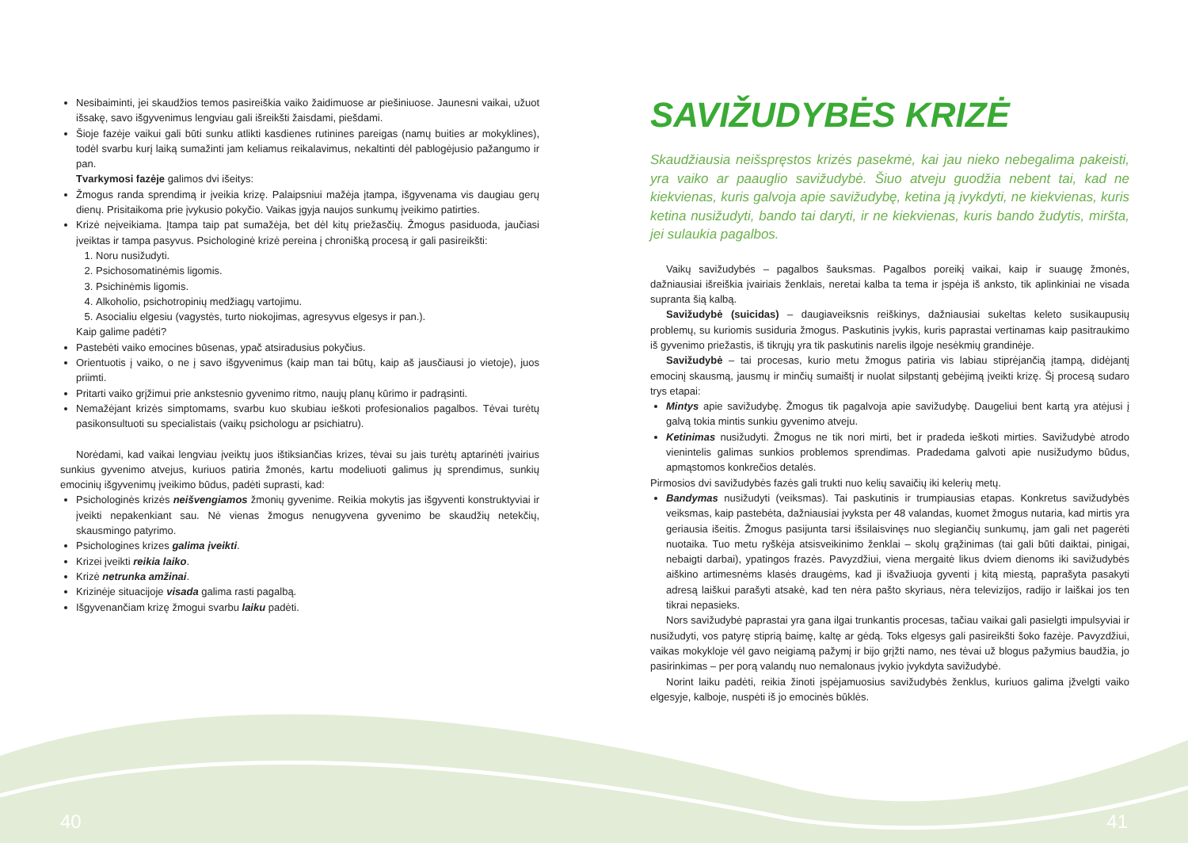Nesibaiminti, jei skaudžios temos pasireiškia vaiko žaidimuose ar piešiniuose. Jaunesni vaikai, užuot išsakę, savo išgyvenimus lengviau gali išreikšti žaisdami, piešdami.
Šioje fazėje vaikui gali būti sunku atlikti kasdienes rutinines pareigas (namų buities ar mokyklines), todėl svarbu kurį laiką sumažinti jam keliamus reikalavimus, nekaltinti dėl pablogėjusio pažangumo ir pan.
Tvarkymosi fazėje galimos dvi išeitys:
Žmogus randa sprendimą ir įveikia krizę. Palaipsniui mažėja įtampa, išgyvenama vis daugiau gerų dienų. Prisitaikoma prie įvykusio pokyčio. Vaikas įgyja naujos sunkumų įveikimo patirties.
Krizė neįveikiama. Įtampa taip pat sumažėja, bet dėl kitų priežasčių. Žmogus pasiduoda, jaučiasi įveiktas ir tampa pasyvus. Psichologinė krizė pereina į chronišką procesą ir gali pasireikšti:
1. Noru nusižudyti.
2. Psichosomatinėmis ligomis.
3. Psichinėmis ligomis.
4. Alkoholio, psichotropinių medžiagų vartojimu.
5. Asocialiu elgesiu (vagystės, turto niokojimas, agresyvus elgesys ir pan.).
Kaip galime padėti?
Pastebėti vaiko emocines būsenas, ypač atsiradusius pokyčius.
Orientuotis į vaiko, o ne į savo išgyvenimus (kaip man tai būtų, kaip aš jausčiausi jo vietoje), juos priimti.
Pritarti vaiko grįžimui prie ankstesnio gyvenimo ritmo, naujų planų kūrimo ir padrąsinti.
Nemažėjant krizės simptomams, svarbu kuo skubiau ieškoti profesionalios pagalbos. Tėvai turėtų pasikonsultuoti su specialistais (vaikų psichologu ar psichiatru).
Norėdami, kad vaikai lengviau įveiktų juos ištiksiančias krizes, tėvai su jais turėtų aptarinėti įvairius sunkius gyvenimo atvejus, kuriuos patiria žmonės, kartu modeliuoti galimus jų sprendimus, sunkių emocinių išgyvenimų įveikimo būdus, padėti suprasti, kad:
Psichologinės krizės neišvengiamos žmonių gyvenime. Reikia mokytis jas išgyventi konstruktyviai ir įveikti nepakenkiant sau. Nė vienas žmogus nenugyvena gyvenimo be skaudžių netekčių, skausmingo patyrimo.
Psichologines krizes galima įveikti.
Krizei įveikti reikia laiko.
Krizė netrunka amžinai.
Krizinėje situacijoje visada galima rasti pagalbą.
Išgyvenančiam krizę žmogui svarbu laiku padėti.
SAVIŽUDYBĖS KRIZĖ
Skaudžiausia neišspręstos krizės pasekmė, kai jau nieko nebegalima pakeisti, yra vaiko ar paauglio savižudybė. Šiuo atveju guodžia nebent tai, kad ne kiekvienas, kuris galvoja apie savižudybę, ketina ją įvykdyti, ne kiekvienas, kuris ketina nusižudyti, bando tai daryti, ir ne kiekvienas, kuris bando žudytis, miršta, jei sulaukia pagalbos.
Vaikų savižudybės – pagalbos šauksmas. Pagalbos poreikį vaikai, kaip ir suaugę žmonės, dažniausiai išreiškia įvairiais ženklais, neretai kalba ta tema ir įspėja iš anksto, tik aplinkiniai ne visada supranta šią kalbą.
Savižudybė (suicidas) – daugiaveiksnis reiškinys, dažniausiai sukeltas keleto susikaupusių problemų, su kuriomis susiduria žmogus. Paskutinis įvykis, kuris paprastai vertinamas kaip pasitraukimo iš gyvenimo priežastis, iš tikrųjų yra tik paskutinis narelis ilgoje nesėkmių grandinėje.
Savižudybė – tai procesas, kurio metu žmogus patiria vis labiau stiprėjančią įtampą, didėjantį emocinį skausmą, jausmų ir minčių sumaištį ir nuolat silpstantį gebėjimą įveikti krizę. Šį procesą sudaro trys etapai:
Mintys apie savižudybę. Žmogus tik pagalvoja apie savižudybę. Daugeliui bent kartą yra atėjusi į galvą tokia mintis sunkiu gyvenimo atveju.
Ketinimas nusižudyti. Žmogus ne tik nori mirti, bet ir pradeda ieškoti mirties. Savižudybė atrodo vienintelis galimas sunkios problemos sprendimas. Pradedama galvoti apie nusižudymo būdus, apmąstomos konkrečios detalės.
Pirmosios dvi savižudybės fazės gali trukti nuo kelių savaičių iki kelerių metų.
Bandymas nusižudyti (veiksmas). Tai paskutinis ir trumpiausias etapas. Konkretus savižudybės veiksmas, kaip pastebėta, dažniausiai įvyksta per 48 valandas, kuomet žmogus nutaria, kad mirtis yra geriausia išeitis. Žmogus pasijunta tarsi išsilaisvinęs nuo slegiančių sunkumų, jam gali net pagerėti nuotaika. Tuo metu ryškėja atsisveikinimo ženklai – skolų grąžinimas (tai gali būti daiktai, pinigai, nebaigti darbai), ypatingos frazės. Pavyzdžiui, viena mergaitė likus dviem dienoms iki savižudybės aiškino artimesnėms klasės draugėms, kad ji išvažiuoja gyventi į kitą miestą, paprašyta pasakyti adresą laiškui parašyti atsakė, kad ten nėra pašto skyriaus, nėra televizijos, radijo ir laiškai jos ten tikrai nepasieks.
Nors savižudybė paprastai yra gana ilgai trunkantis procesas, tačiau vaikai gali pasielgti impulsyviai ir nusižudyti, vos patyrę stiprią baimę, kaltę ar gėdą. Toks elgesys gali pasireikšti šoko fazėje. Pavyzdžiui, vaikas mokykloje vėl gavo neigiamą pažymį ir bijo grįžti namo, nes tėvai už blogus pažymius baudžia, jo pasirinkimas – per porą valandų nuo nemalonaus įvykio įvykdyta savižudybė.
Norint laiku padėti, reikia žinoti įspėjamuosius savižudybės ženklus, kuriuos galima įžvelgti vaiko elgesyje, kalboje, nuspėti iš jo emocinės būklės.
40 41